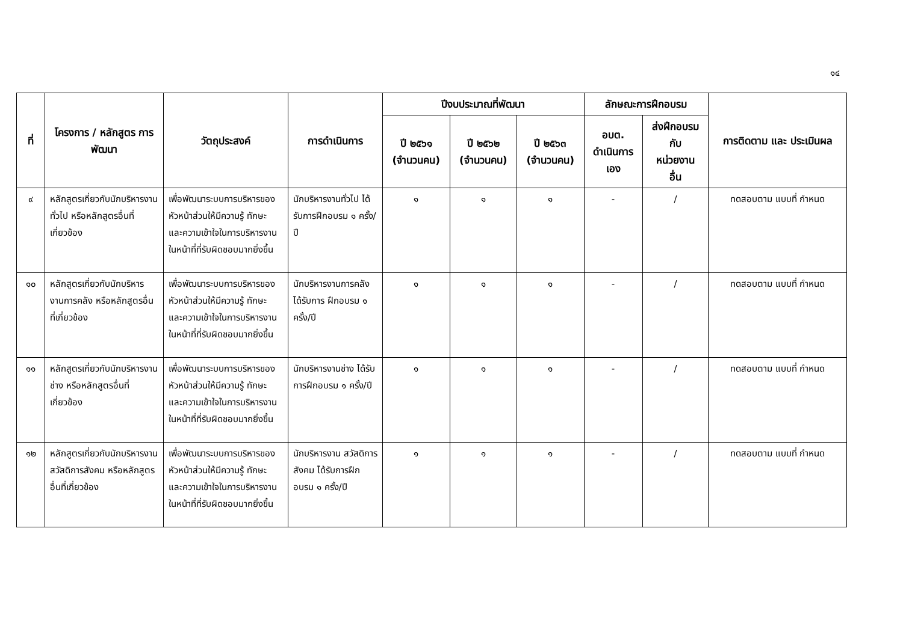๑๔
| ที่ | โครงการ / หลักสูตร การพัฒนา | วัตถุประสงค์ | การดำเนินการ | ปีงบประมาณที่พัฒนา | | | ลักษณะการฝึกอบรม | | การติดตาม และ ประเมินผล |
| --- | --- | --- | --- | --- | --- | --- | --- | --- | --- |
| | | | | ปี ๒๕๖๑ (จำนวนคน) | ปี ๒๕๖๒ (จำนวนคน) | ปี ๒๕๖๓ (จำนวนคน) | อบต. ดำเนินการ เอง | ส่งฝึกอบรม กับ หน่วยงาน อื่น | |
| ๙ | หลักสูตรเกี่ยวกับนักบริหารงานทั่วไป หรือหลักสูตรอื่นที่เกี่ยวข้อง | เพื่อพัฒนาระบบการบริหารของหัวหน้าส่วนให้มีความรู้ ทักษะ และความเข้าใจในการบริหารงานในหน้าที่ที่รับผิดชอบมากยิ่งขึ้น | นักบริหารงานทั่วไป ได้รับการฝึกอบรม ๑ ครั้ง/ปี | ๑ | ๑ | ๑ | - | / | ทดสอบตาม แบบที่ กำหนด |
| ๑๐ | หลักสูตรเกี่ยวกับนักบริหารงานการคลัง หรือหลักสูตรอื่นที่เกี่ยวข้อง | เพื่อพัฒนาระบบการบริหารของหัวหน้าส่วนให้มีความรู้ ทักษะ และความเข้าใจในการบริหารงานในหน้าที่ที่รับผิดชอบมากยิ่งขึ้น | นักบริหารงานการคลังได้รับการ ฝึกอบรม ๑ ครั้ง/ปี | ๑ | ๑ | ๑ | - | / | ทดสอบตาม แบบที่ กำหนด |
| ๑๑ | หลักสูตรเกี่ยวกับนักบริหารงานช่าง หรือหลักสูตรอื่นที่เกี่ยวข้อง | เพื่อพัฒนาระบบการบริหารของหัวหน้าส่วนให้มีความรู้ ทักษะ และความเข้าใจในการบริหารงานในหน้าที่ที่รับผิดชอบมากยิ่งขึ้น | นักบริหารงานช่าง ได้รับการฝึกอบรม ๑ ครั้ง/ปี | ๑ | ๑ | ๑ | - | / | ทดสอบตาม แบบที่ กำหนด |
| ๑๒ | หลักสูตรเกี่ยวกับนักบริหารงานสวัสดิการสังคม หรือหลักสูตรอื่นที่เกี่ยวข้อง | เพื่อพัฒนาระบบการบริหารของหัวหน้าส่วนให้มีความรู้ ทักษะ และความเข้าใจในการบริหารงานในหน้าที่ที่รับผิดชอบมากยิ่งขึ้น | นักบริหารงาน สวัสดิการสังคม ได้รับการฝึกอบรม ๑ ครั้ง/ปี | ๑ | ๑ | ๑ | - | / | ทดสอบตาม แบบที่ กำหนด |